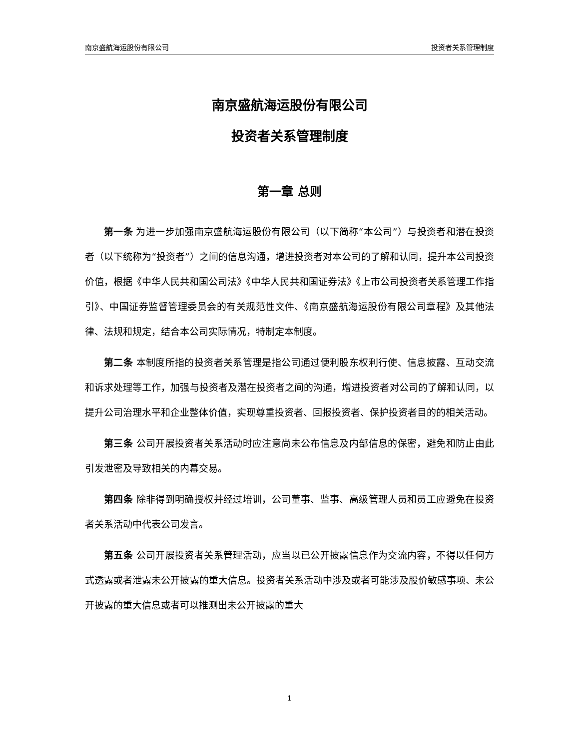南京盛航海运股份有限公司 投资者关系管理制度
南京盛航海运股份有限公司
投资者关系管理制度
第一章 总则
第一条 为进一步加强南京盛航海运股份有限公司（以下简称“本公司”）与投资者和潜在投资者（以下统称为“投资者”）之间的信息沟通，增进投资者对本公司的了解和认同，提升本公司投资价值，根据《中华人民共和国公司法》《中华人民共和国证券法》《上市公司投资者关系管理工作指引》、中国证券监督管理委员会的有关规范性文件、《南京盛航海运股份有限公司章程》及其他法律、法规和规定，结合本公司实际情况，特制定本制度。
第二条 本制度所指的投资者关系管理是指公司通过便利股东权利行使、信息披露、互动交流和诉求处理等工作，加强与投资者及潜在投资者之间的沟通，增进投资者对公司的了解和认同，以提升公司治理水平和企业整体价值，实现尊重投资者、回报投资者、保护投资者目的的相关活动。
第三条 公司开展投资者关系活动时应注意尚未公布信息及内部信息的保密，避免和防止由此引发泄密及导致相关的内幕交易。
第四条 除非得到明确授权并经过培训，公司董事、监事、高级管理人员和员工应避免在投资者关系活动中代表公司发言。
第五条 公司开展投资者关系管理活动，应当以已公开披露信息作为交流内容，不得以任何方式透露或者泄露未公开披露的重大信息。投资者关系活动中涉及或者可能涉及股价敏感事项、未公开披露的重大信息或者可以推测出未公开披露的重大
1